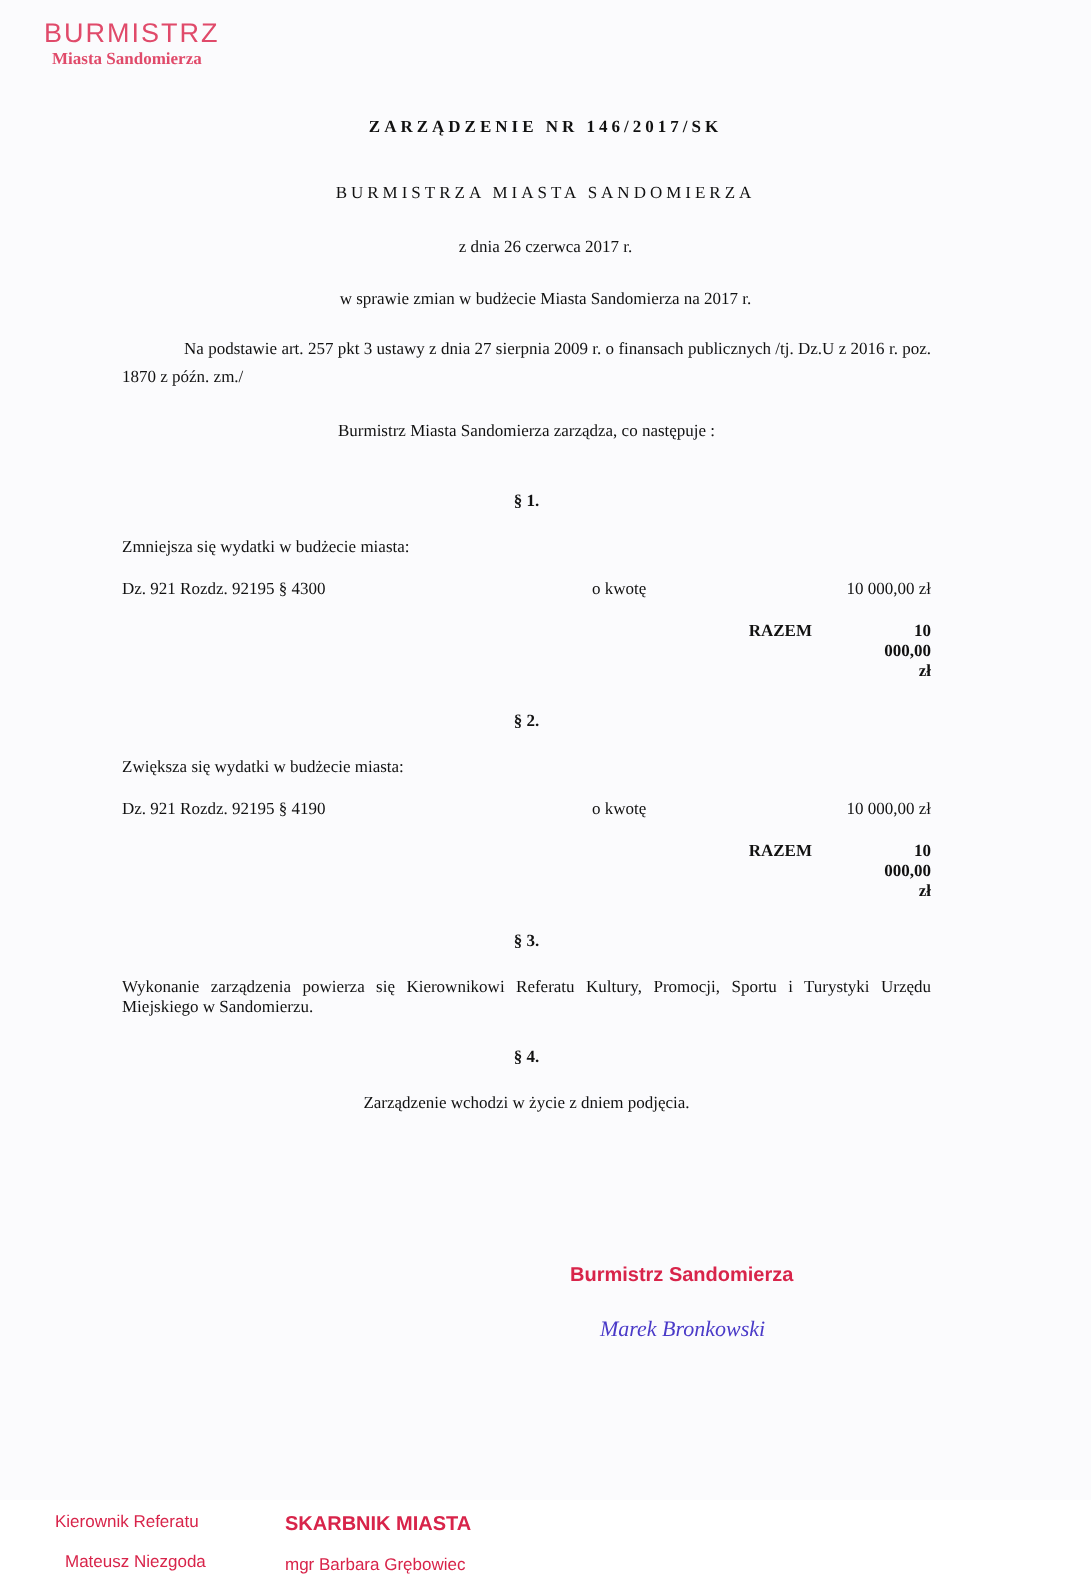BURMISTRZ
Miasta Sandomierza
ZARZĄDZENIE NR 146/2017/SK
BURMISTRZA MIASTA SANDOMIERZA
z dnia 26 czerwca 2017 r.
w sprawie zmian w budżecie Miasta Sandomierza na 2017 r.
Na podstawie art. 257 pkt 3 ustawy z dnia 27 sierpnia 2009 r. o finansach publicznych /tj. Dz.U z 2016 r. poz. 1870 z późn. zm./
Burmistrz Miasta Sandomierza zarządza, co następuje :
§ 1.
Zmniejsza się wydatki w budżecie miasta:
Dz. 921 Rozdz. 92195 § 4300 o kwotę 10 000,00 zł
RAZEM 10 000,00 zł
§ 2.
Zwiększa się wydatki w budżecie miasta:
Dz. 921 Rozdz. 92195 § 4190 o kwotę 10 000,00 zł
RAZEM 10 000,00 zł
§ 3.
Wykonanie zarządzenia powierza się Kierownikowi Referatu Kultury, Promocji, Sportu i Turystyki Urzędu Miejskiego w Sandomierzu.
§ 4.
Zarządzenie wchodzi w życie z dniem podjęcia.
Burmistrz Sandomierza
Marek Bronkowski
Kierownik Referatu
Mateusz Niezgoda
SKARBNIK MIASTA
mgr Barbara Grębowiec